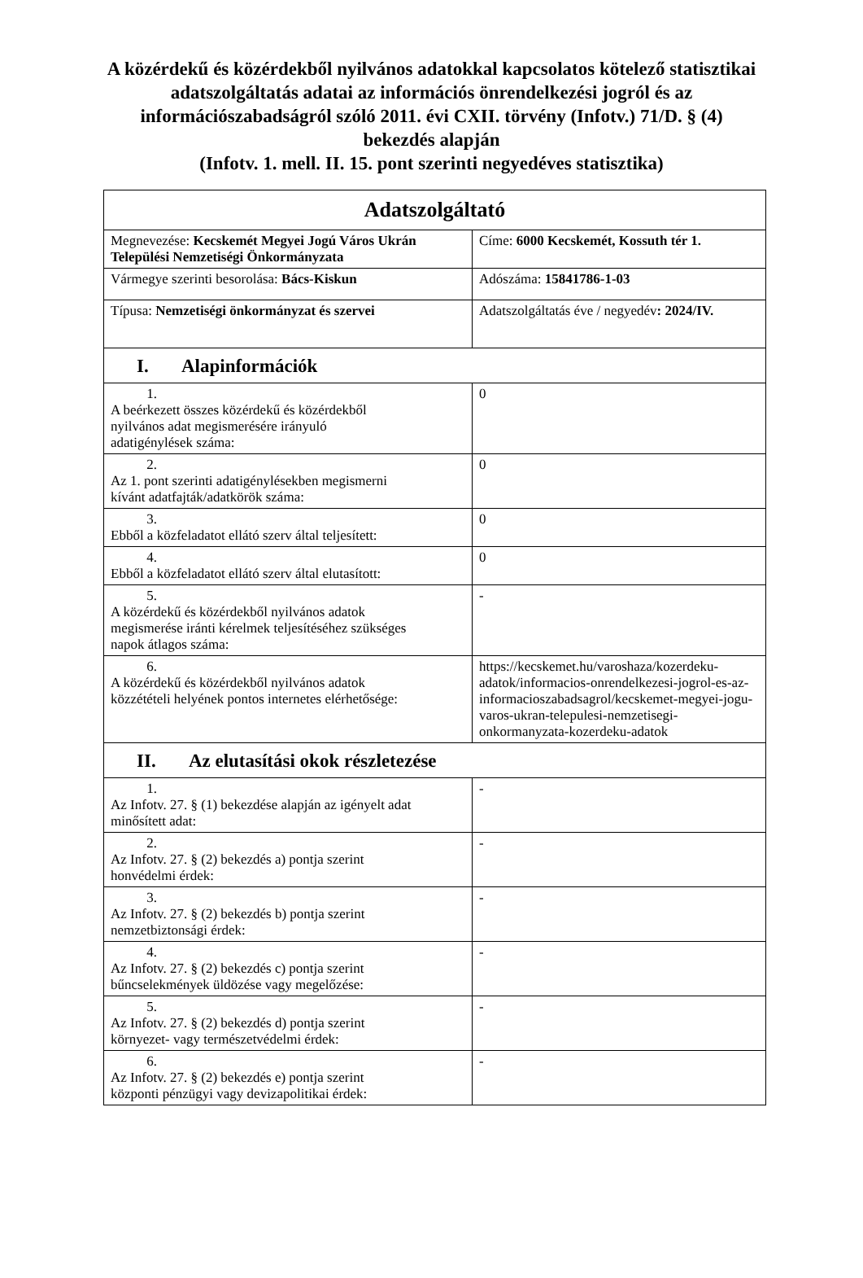A közérdekű és közérdekből nyilvános adatokkal kapcsolatos kötelező statisztikai
adatszolgáltatás adatai az információs önrendelkezési jogról és az információszabadságról szóló 2011. évi CXII. törvény (Infotv.) 71/D. § (4) bekezdés alapján
(Infotv. 1. mell. II. 15. pont szerinti negyedéves statisztika)
| Adatszolgáltató | |
| Megnevezése: Kecskemét Megyei Jogú Város Ukrán Települési Nemzetiségi Önkormányzata | Címe: 6000 Kecskemét, Kossuth tér 1. |
| Vármegye szerinti besorolása: Bács-Kiskun | Adószáma: 15841786-1-03 |
| Típusa: Nemzetiségi önkormányzat és szervei | Adatszolgáltatás éve / negyedév : 2024/IV. |
| I. Alapinformációk | |
| 1. A beérkezett összes közérdekű és közérdekből nyilvános adat megismerésére irányuló adatigénylések száma: | 0 |
| 2. Az 1. pont szerinti adatigénylésekben megismerni kívánt adatfajták/adatkörök száma: | 0 |
| 3. Ebből a közfeladatot ellátó szerv által teljesített: | 0 |
| 4. Ebből a közfeladatot ellátó szerv által elutasított: | 0 |
| 5. A közérdekű és közérdekből nyilvános adatok megismerése iránti kérelmek teljesítéséhez szükséges napok átlagos száma: | - |
| 6. A közérdekű és közérdekből nyilvános adatok közzétételi helyének pontos internetes elérhetősége: | https://kecskemet.hu/varoshaza/kozerdeku-adatok/informacios-onrendelkezesi-jogrol-es-az-informacioszabadsagrol/kecskemet-megyei-jogu-varos-ukran-telepulesi-nemzetisegi-onkormanyzata-kozerdeku-adatok |
| II. Az elutasítási okok részletezése | |
| 1. Az Infotv. 27. § (1) bekezdése alapján az igényelt adat minősített adat: | - |
| 2. Az Infotv. 27. § (2) bekezdés a) pontja szerint honvédelmi érdek: | - |
| 3. Az Infotv. 27. § (2) bekezdés b) pontja szerint nemzetbiztonsági érdek: | - |
| 4. Az Infotv. 27. § (2) bekezdés c) pontja szerint bűncselekmények üldözése vagy megelőzése: | - |
| 5. Az Infotv. 27. § (2) bekezdés d) pontja szerint környezet- vagy természetvédelmi érdek: | - |
| 6. Az Infotv. 27. § (2) bekezdés e) pontja szerint központi pénzügyi vagy devizapolitikai érdek: | - |